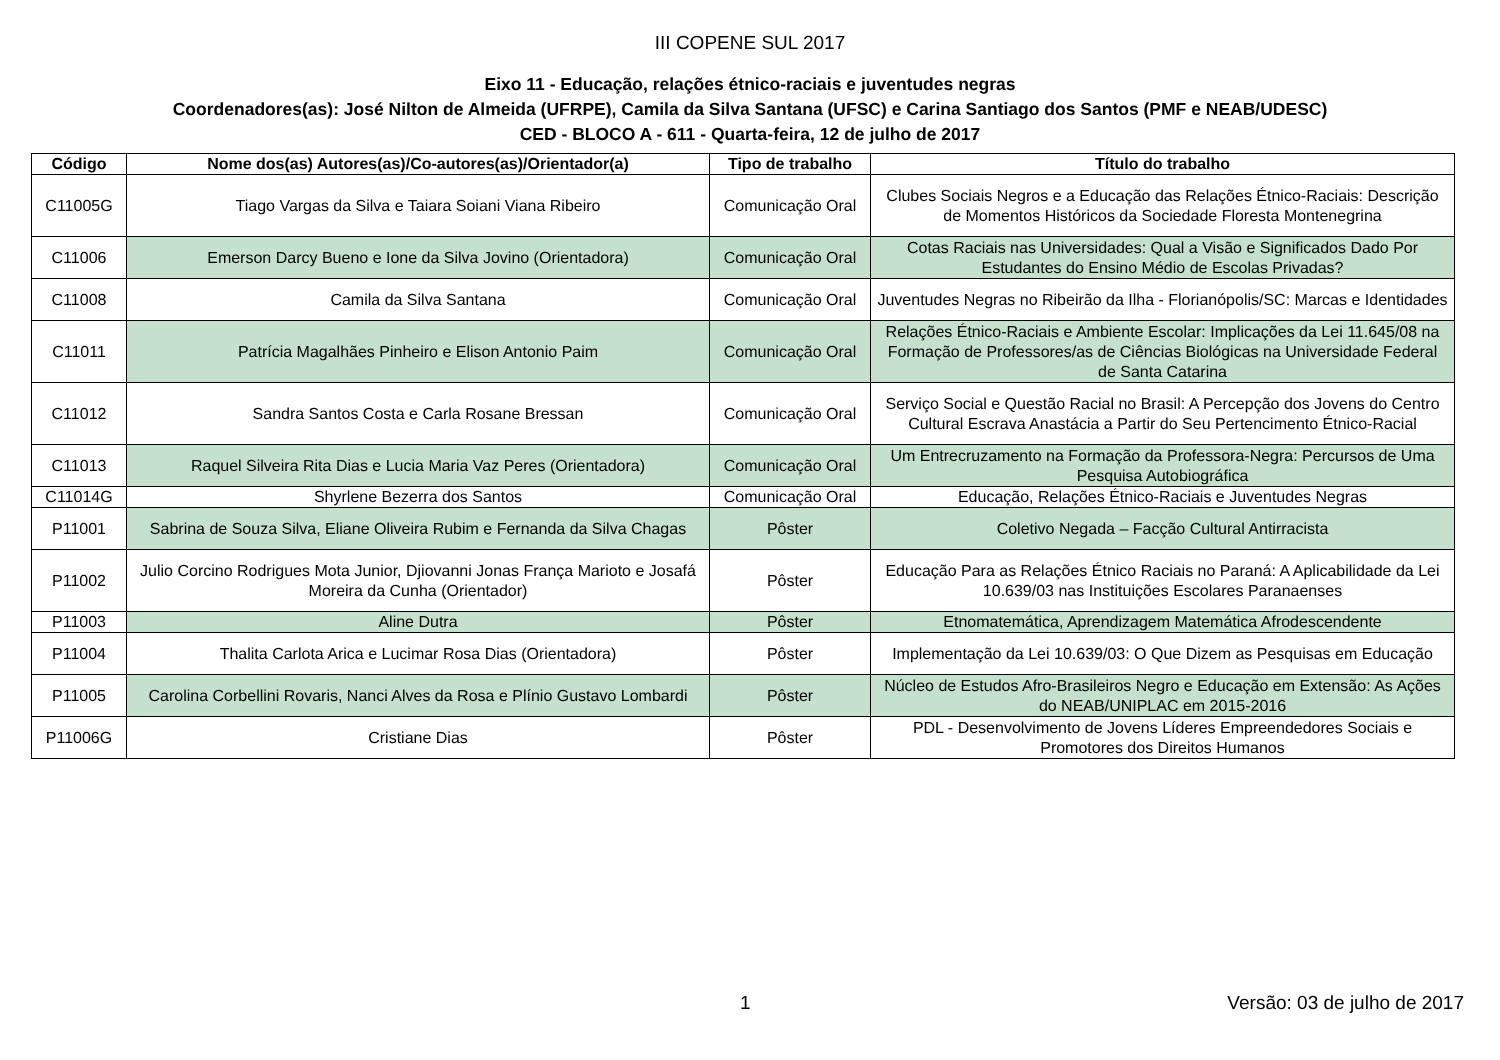III COPENE SUL 2017
Eixo 11 - Educação, relações étnico-raciais e juventudes negras
Coordenadores(as): José Nilton de Almeida (UFRPE), Camila da Silva Santana (UFSC) e Carina Santiago dos Santos (PMF e NEAB/UDESC)
CED - BLOCO A - 611 - Quarta-feira, 12 de julho de 2017
| Código | Nome dos(as) Autores(as)/Co-autores(as)/Orientador(a) | Tipo de trabalho | Título do trabalho |
| --- | --- | --- | --- |
| C11005G | Tiago Vargas da Silva e Taiara Soiani Viana Ribeiro | Comunicação Oral | Clubes Sociais Negros e a Educação das Relações Étnico-Raciais: Descrição de Momentos Históricos da Sociedade Floresta Montenegrina |
| C11006 | Emerson Darcy Bueno e Ione da Silva Jovino (Orientadora) | Comunicação Oral | Cotas Raciais nas Universidades: Qual a Visão e Significados Dado Por Estudantes do Ensino Médio de Escolas Privadas? |
| C11008 | Camila da Silva Santana | Comunicação Oral | Juventudes Negras no Ribeirão da Ilha - Florianópolis/SC: Marcas e Identidades |
| C11011 | Patrícia Magalhães Pinheiro e Elison Antonio Paim | Comunicação Oral | Relações Étnico-Raciais e Ambiente Escolar: Implicações da Lei 11.645/08 na Formação de Professores/as de Ciências Biológicas na Universidade Federal de Santa Catarina |
| C11012 | Sandra Santos Costa e Carla Rosane Bressan | Comunicação Oral | Serviço Social e Questão Racial no Brasil: A Percepção dos Jovens do Centro Cultural Escrava Anastácia a Partir do Seu Pertencimento Étnico-Racial |
| C11013 | Raquel Silveira Rita Dias e Lucia Maria Vaz Peres (Orientadora) | Comunicação Oral | Um Entrecruzamento na Formação da Professora-Negra: Percursos de Uma Pesquisa Autobiográfica |
| C11014G | Shyrlene Bezerra dos Santos | Comunicação Oral | Educação, Relações Étnico-Raciais e Juventudes Negras |
| P11001 | Sabrina de Souza Silva, Eliane Oliveira Rubim e Fernanda da Silva Chagas | Pôster | Coletivo Negada – Facção Cultural Antirracista |
| P11002 | Julio Corcino Rodrigues Mota Junior, Djiovanni Jonas França Marioto e Josafá Moreira da Cunha (Orientador) | Pôster | Educação Para as Relações Étnico Raciais no Paraná: A Aplicabilidade da Lei 10.639/03 nas Instituições Escolares Paranaenses |
| P11003 | Aline Dutra | Pôster | Etnomatemática, Aprendizagem Matemática Afrodescendente |
| P11004 | Thalita Carlota Arica e Lucimar Rosa Dias (Orientadora) | Pôster | Implementação da Lei 10.639/03: O Que Dizem as Pesquisas em Educação |
| P11005 | Carolina Corbellini Rovaris, Nanci Alves da Rosa e Plínio Gustavo Lombardi | Pôster | Núcleo de Estudos Afro-Brasileiros Negro e Educação em Extensão: As Ações do NEAB/UNIPLAC em 2015-2016 |
| P11006G | Cristiane Dias | Pôster | PDL - Desenvolvimento de Jovens Líderes Empreendedores Sociais e Promotores dos Direitos Humanos |
1 Versão: 03 de julho de 2017